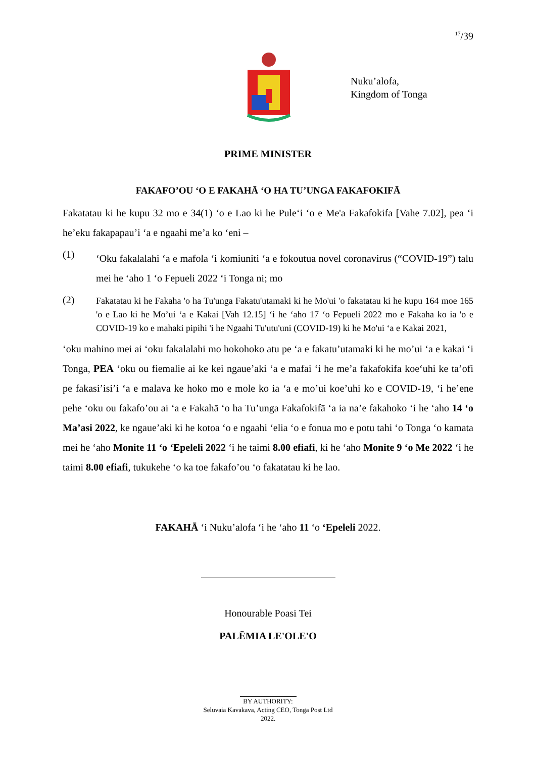<sup>17</sup>/39
Nuku’alofa,
Kingdom of Tonga
PRIME MINISTER
FAKAFO’OU ‘O E FAKAHĀ ‘O HA TU’UNGA FAKAFOKIFĀ
Fakatatau ki he kupu 32 mo e 34(1) ‘o e Lao ki he Pule‘i ‘o e Me'a Fakafokifa [Vahe 7.02], pea ‘i he’eku fakapapau’i ‘a e ngaahi me’a ko ‘eni –
(1)
‘Oku fakalalahi ‘a e mafola ‘i komiuniti ‘a e fokoutua novel coronavirus (“COVID-19”) talu mei he ‘aho 1 ‘o Fepueli 2022 ‘i Tonga ni; mo
(2)
Fakatatau ki he Fakaha 'o ha Tu'unga Fakatu'utamaki ki he Mo'ui 'o fakatatau ki he kupu 164 moe 165 'o e Lao ki he Mo’ui ‘a e Kakai [Vah 12.15] ‘i he ‘aho 17 ‘o Fepueli 2022 mo e Fakaha ko ia 'o e COVID-19 ko e mahaki pipihi 'i he Ngaahi Tu'utu'uni (COVID-19) ki he Mo'ui ‘a e Kakai 2021,
‘oku mahino mei ai ‘oku fakalalahi mo hokohoko atu pe ‘a e fakatu’utamaki ki he mo’ui ‘a e kakai ‘i Tonga, PEA ‘oku ou fiemalie ai ke kei ngaue’aki ‘a e mafai ‘i he me’a fakafokifa koe‘uhi ke ta’ofi pe fakasi’isi’i ‘a e malava ke hoko mo e mole ko ia ‘a e mo’ui koe’uhi ko e COVID-19, ‘i he’ene pehe ‘oku ou fakafo’ou ai ‘a e Fakahā ‘o ha Tu’unga Fakafokifā ‘a ia na’e fakahoko ‘i he ‘aho 14 ‘o Ma’asi 2022, ke ngaue’aki ki he kotoa ‘o e ngaahi ‘elia ‘o e fonua mo e potu tahi ‘o Tonga ‘o kamata mei he ‘aho Monite 11 ‘o ‘Epeleli 2022 ‘i he taimi 8.00 efiafi, ki he ‘aho Monite 9 ‘o Me 2022 ‘i he taimi 8.00 efiafi, tukukehe ‘o ka toe fakafo’ou ‘o fakatatau ki he lao.
FAKAHĀ ‘i Nuku’alofa ‘i he ‘aho 11 ‘o ‘Epeleli 2022.
Honourable Poasi Tei
PALĒMIA LE'OLE'O
BY AUTHORITY:
Seluvaia Kavakava, Acting CEO, Tonga Post Ltd
2022.